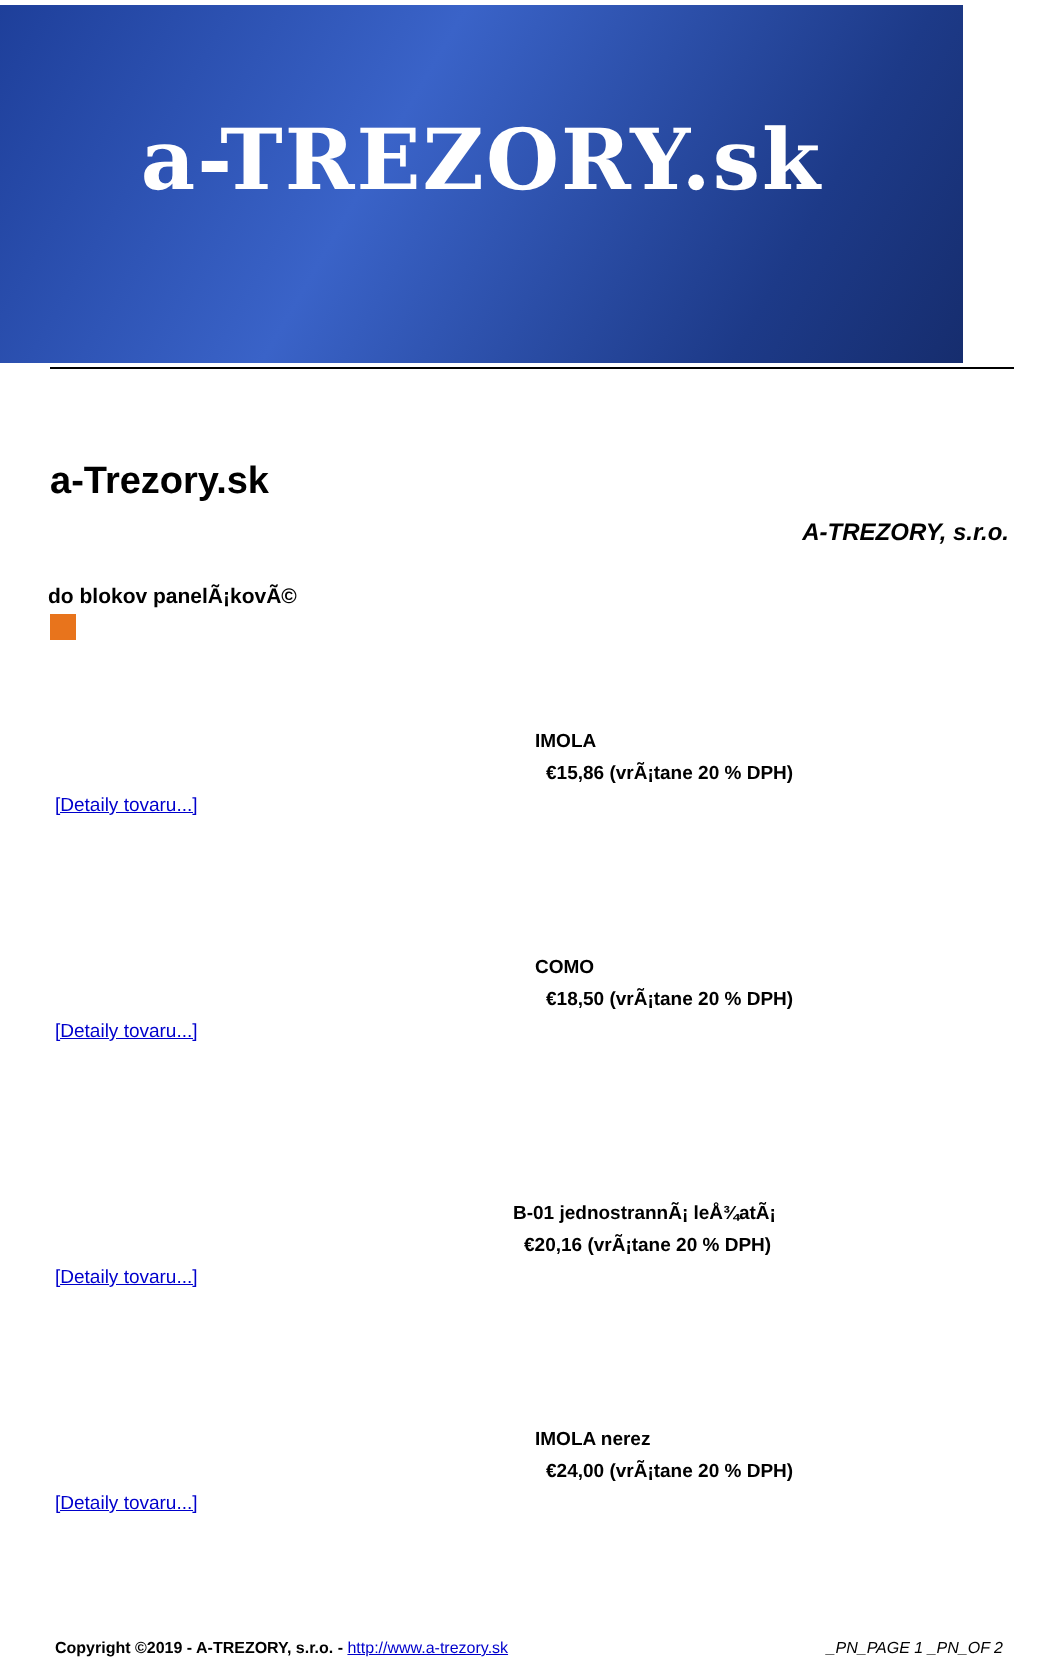a-TREZORY.sk
a-Trezory.sk
A-TREZORY, s.r.o.
do blokov panelÃ¡kovÃ©
IMOLA
€15,86 (vrÃ¡tane 20 % DPH)
[Detaily tovaru...]
COMO
€18,50 (vrÃ¡tane 20 % DPH)
[Detaily tovaru...]
B-01 jednostrannÃ¡ leÅ¾atÃ¡
€20,16 (vrÃ¡tane 20 % DPH)
[Detaily tovaru...]
IMOLA nerez
€24,00 (vrÃ¡tane 20 % DPH)
[Detaily tovaru...]
Copyright ©2019 - A-TREZORY, s.r.o. - http://www.a-trezory.sk _PN_PAGE 1 _PN_OF 2